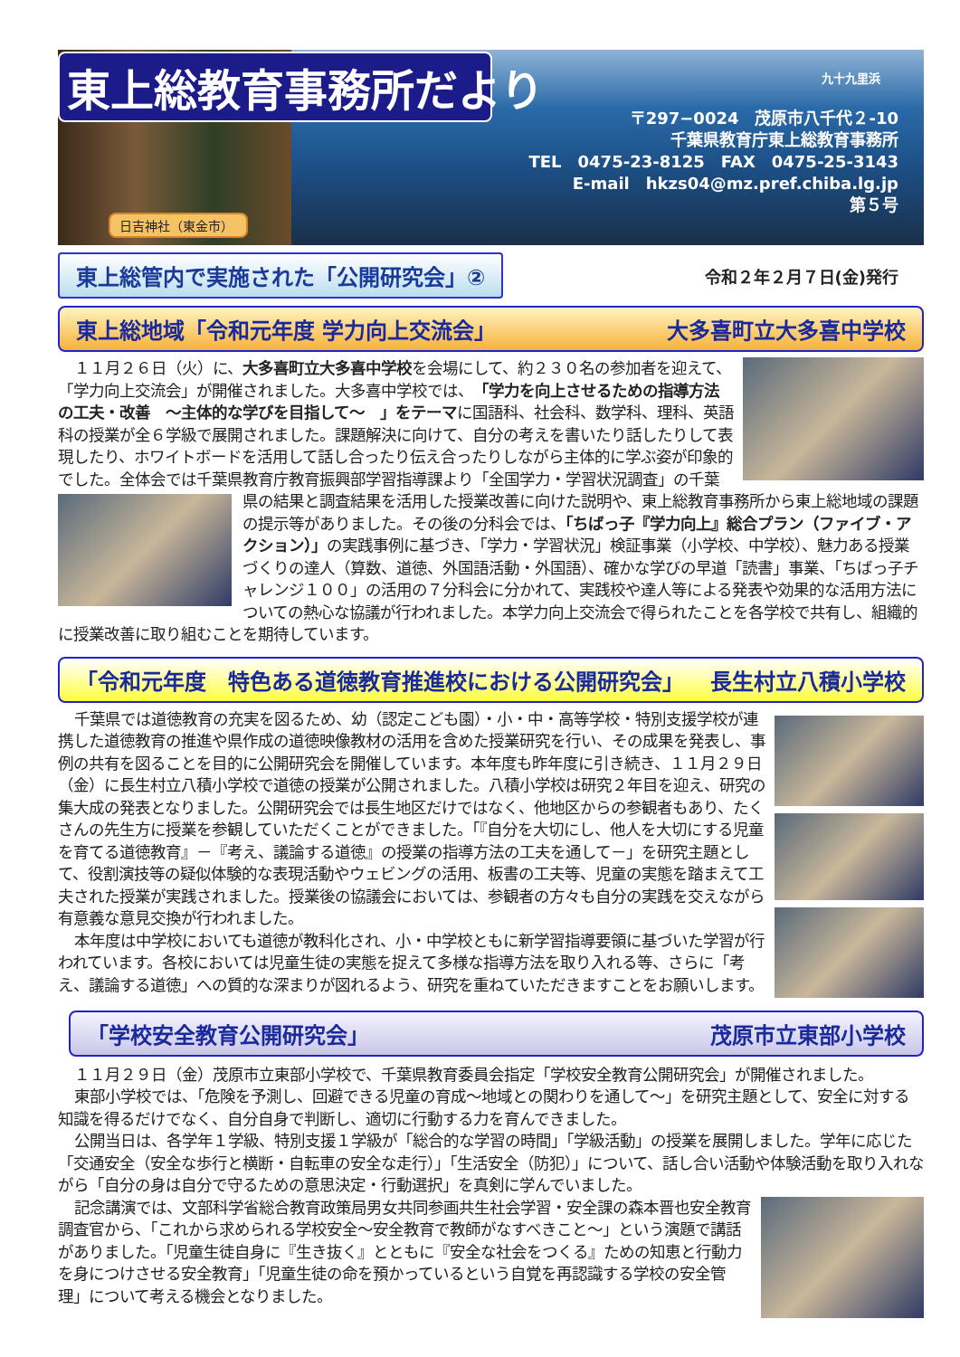東上総教育事務所だより
日吉神社（東金市）
九十九里浜
〒297−0024　茂原市八千代２-10
千葉県教育庁東上総教育事務所
TEL　0475-23-8125　FAX　0475-25-3143
E-mail　hkzs04@mz.pref.chiba.lg.jp
第５号
東上総管内で実施された「公開研究会」②
令和２年２月７日(金)発行
東上総地域「令和元年度 学力向上交流会」 大多喜町立大多喜中学校
１１月２６日（火）に、大多喜町立大多喜中学校を会場にして、約２３０名の参加者を迎えて、「学力向上交流会」が開催されました。大多喜中学校では、「学力を向上させるための指導方法の工夫・改善　～主体的な学びを目指して～　」をテーマに国語科、社会科、数学科、理科、英語科の授業が全６学級で展開されました。課題解決に向けて、自分の考えを書いたり話したりして表現したり、ホワイトボードを活用して話し合ったり伝え合ったりしながら主体的に学ぶ姿が印象的でした。全体会では千葉県教育庁教育振興部学習指導課より「全国学力・学習状況調査」の千葉県の結果と調査結果を活用した授業改善に向けた説明や、東上総教育事務所から東上 総地域の課題の提示等がありました。その後の分科会では、「ちばっ子『学力向上』総合プラン（ファイブ・アクション）」の実践事例に基づき、「学力・学習状況」検証事業（小学校、中学校）、魅力ある授業づくりの達人（算数、道徳、外国語活動・外国語）、確かな学びの早道「読書」事業、「ちばっ子チャレンジ１００」の活用の７分科会に分かれて、実践校や達人等による発表や効果的な活用方法についての熱心な協議が行われました。本学力向上交流会で得られたことを各学校で共有し、組織的に授業改善に取り組むことを期待しています。
「令和元年度　特色ある道徳教育推進校における公開研究会」 長生村立八積小学校
千葉県では道徳教育の充実を図るため、幼（認定こども園）・小・中・高等学校・特別支援学校が連携した道徳教育の推進や県作成の道徳映像教材の活用を含めた授業研究を行い、その成果を発表し、事例の共有を図ることを目的に公開研究会を開催しています。本年度も昨年度に引き続き、１１月２９日（金）に長生村立八積小学校で道徳の授業が公開されました。八積小学校は研究２年目を迎え、研究の集大成の発表となりました。公開研究会では長生地区だけではなく、他地区からの参観者もあり、たくさんの先生方に授業を参観していただくことができました。「『自分を大切にし、他人を大切にする児童を育てる道徳教育』－『考え、議論する道徳』の授業の指導方法の工夫を通して－」を研究主題として、役割演技等の疑似体験的な表現活動やウェビングの活用、板書の工夫等、児童の実態を踏まえて工夫された授業が実践されました。授業後の協議会においては、参観者の方々も自分の実践を交えながら有意義な意見交換が行われました。
本年度は中学校においても道徳が教科化され、小・中学校ともに新学習指導要領に基づいた学習が行われています。各校においては児童生徒の実態を捉えて多様な指導方法を取り入れる等、さらに「考え、議論する道徳」への質的な深まりが図れるよう、研究を重ねていただきますことをお願いします。
「学校安全教育公開研究会」 茂原市立東部小学校
１１月２９日（金）茂原市立東部小学校で、千葉県教育委員会指定「学校安全教育公開研究会」が開催されました。
東部小学校では、「危険を予測し、回避できる児童の育成～地域との関わりを通して～」を研究主題として、安全に対する知識を得るだけでなく、自分自身で判断し、適切に行動する力を育んできました。
公開当日は、各学年１学級、特別支援１学級が「総合的な学習の時間」「学級活動」の授業を展開しました。学年に応じた「交通安全（安全な歩行と横断・自転車の安全な走行）」「生活安全（防犯）」について、話し合い活動や体験活動を取り入れながら「自分の身は自分で守るための意思決定・行動選択」を真剣に学んでいました。
記念講演では、文部科学省総合教育政策局男女共同参画共生社会学習・安全課の森本晋也安全教育調査官から、「これから求められる学校安全～安全教育で教師がなすべきこと～」という演題で講話がありました。「児童生徒自身に『生き抜く』とともに『安全な社会をつくる』ための知恵と行動力を身につけさせる安全教育」「児童生徒の命を預かっているという自覚を再認識する学校の安全管理」について考える機会となりました。